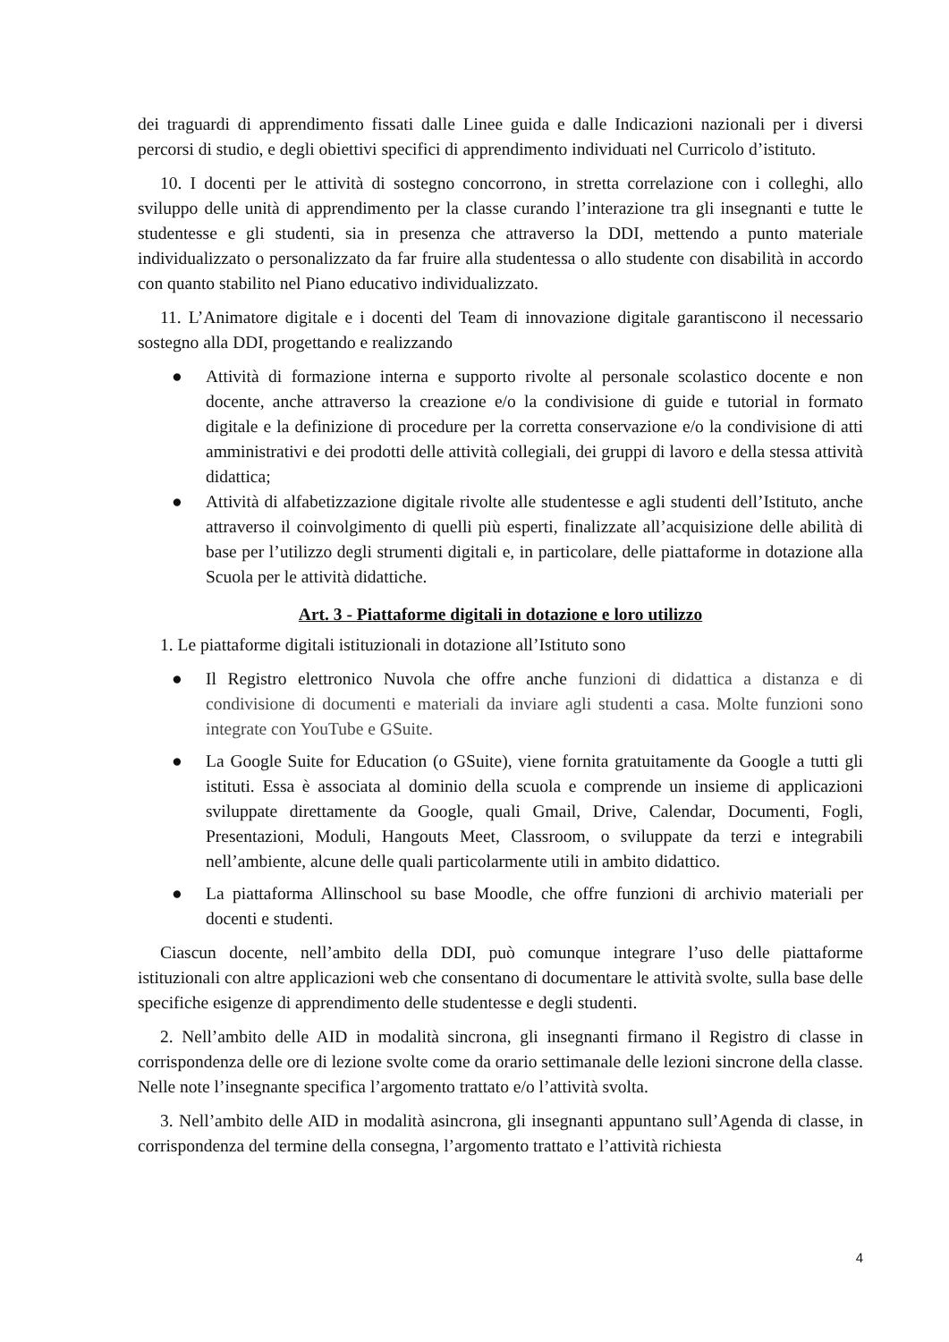dei traguardi di apprendimento fissati dalle Linee guida e dalle Indicazioni nazionali per i diversi percorsi di studio, e degli obiettivi specifici di apprendimento individuati nel Curricolo d’istituto.
10. I docenti per le attività di sostegno concorrono, in stretta correlazione con i colleghi, allo sviluppo delle unità di apprendimento per la classe curando l’interazione tra gli insegnanti e tutte le studentesse e gli studenti, sia in presenza che attraverso la DDI, mettendo a punto materiale individualizzato o personalizzato da far fruire alla studentessa o allo studente con disabilità in accordo con quanto stabilito nel Piano educativo individualizzato.
11. L’Animatore digitale e i docenti del Team di innovazione digitale garantiscono il necessario sostegno alla DDI, progettando e realizzando
● Attività di formazione interna e supporto rivolte al personale scolastico docente e non docente, anche attraverso la creazione e/o la condivisione di guide e tutorial in formato digitale e la definizione di procedure per la corretta conservazione e/o la condivisione di atti amministrativi e dei prodotti delle attività collegiali, dei gruppi di lavoro e della stessa attività didattica;
● Attività di alfabetizzazione digitale rivolte alle studentesse e agli studenti dell’Istituto, anche attraverso il coinvolgimento di quelli più esperti, finalizzate all’acquisizione delle abilità di base per l’utilizzo degli strumenti digitali e, in particolare, delle piattaforme in dotazione alla Scuola per le attività didattiche.
Art. 3 - Piattaforme digitali in dotazione e loro utilizzo
1. Le piattaforme digitali istituzionali in dotazione all’Istituto sono
● Il Registro elettronico Nuvola che offre anche funzioni di didattica a distanza e di condivisione di documenti e materiali da inviare agli studenti a casa. Molte funzioni sono integrate con YouTube e GSuite.
● La Google Suite for Education (o GSuite), viene fornita gratuitamente da Google a tutti gli istituti. Essa è associata al dominio della scuola e comprende un insieme di applicazioni sviluppate direttamente da Google, quali Gmail, Drive, Calendar, Documenti, Fogli, Presentazioni, Moduli, Hangouts Meet, Classroom, o sviluppate da terzi e integrabili nell’ambiente, alcune delle quali particolarmente utili in ambito didattico.
● La piattaforma Allinschool su base Moodle, che offre funzioni di archivio materiali per docenti e studenti.
Ciascun docente, nell’ambito della DDI, può comunque integrare l’uso delle piattaforme istituzionali con altre applicazioni web che consentano di documentare le attività svolte, sulla base delle specifiche esigenze di apprendimento delle studentesse e degli studenti.
2. Nell’ambito delle AID in modalità sincrona, gli insegnanti firmano il Registro di classe in corrispondenza delle ore di lezione svolte come da orario settimanale delle lezioni sincrone della classe. Nelle note l’insegnante specifica l’argomento trattato e/o l’attività svolta.
3. Nell’ambito delle AID in modalità asincrona, gli insegnanti appuntano sull’Agenda di classe, in corrispondenza del termine della consegna, l’argomento trattato e l’attività richiesta
4